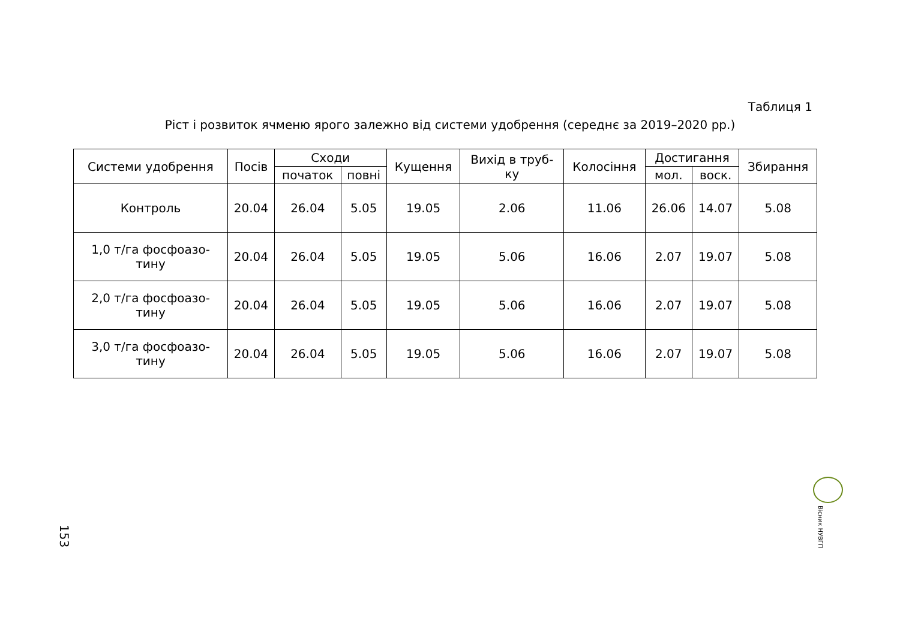Таблиця 1
Ріст і розвиток ячменю ярого залежно від системи удобрення (середнє за 2019–2020 рр.)
| Системи удобрення | Посів | Сходи | | Кущення | Вихід в труб- ку | Колосіння | Достигання | | Збирання |
| --- | --- | --- | --- | --- | --- | --- | --- | --- | --- |
| | | початок | повні | | | | мол. | воск. | |
| Контроль | 20.04 | 26.04 | 5.05 | 19.05 | 2.06 | 11.06 | 26.06 | 14.07 | 5.08 |
| 1,0 т/га фосфоазо- тину | 20.04 | 26.04 | 5.05 | 19.05 | 5.06 | 16.06 | 2.07 | 19.07 | 5.08 |
| 2,0 т/га фосфоазо- тину | 20.04 | 26.04 | 5.05 | 19.05 | 5.06 | 16.06 | 2.07 | 19.07 | 5.08 |
| 3,0 т/га фосфоазо- тину | 20.04 | 26.04 | 5.05 | 19.05 | 5.06 | 16.06 | 2.07 | 19.07 | 5.08 |
Вісник НУВГП
153